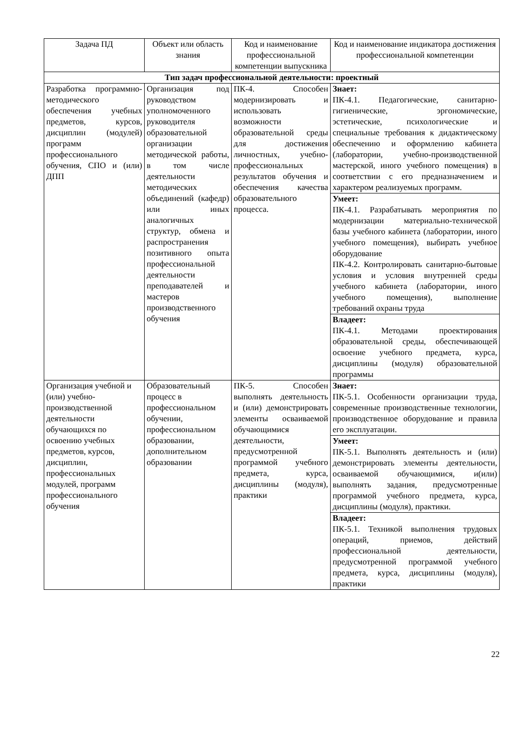| Задача ПД | Объект или область знания | Код и наименование профессиональной компетенции выпускника | Код и наименование индикатора достижения профессиональной компетенции |
| --- | --- | --- | --- |
| Тип задач профессиональной деятельности: проектный | | | |
| Разработка программно-методического обеспечения учебных предметов, курсов, дисциплин (модулей) программ профессионального обучения, СПО и (или) ДПП | Организация под руководством уполномоченного руководителя образовательной организации методической работы, в том числе деятельности методических объединений (кафедр) или иных аналогичных структур, обмена и распространения позитивного опыта профессиональной деятельности преподавателей и мастеров производственного обучения | ПК-4. Способен модернизировать и использовать возможности образовательной среды для достижения личностных, учебно-профессиональных результатов обучения и обеспечения качества образовательного процесса. | Знает: ПК-4.1. Педагогические, санитарно-гигиенические, эргономические, эстетические, психологические и специальные требования к дидактическому обеспечению и оформлению кабинета (лаборатории, учебно-производственной мастерской, иного учебного помещения) в соответствии с его предназначением и характером реализуемых программ. |
| | | | Умеет: ПК-4.1. Разрабатывать мероприятия по модернизации материально-технической базы учебного кабинета (лаборатории, иного учебного помещения), выбирать учебное оборудование ПК-4.2. Контролировать санитарно-бытовые условия и условия внутренней среды учебного кабинета (лаборатории, иного учебного помещения), выполнение требований охраны труда |
| | | | Владеет: ПК-4.1. Методами проектирования образовательной среды, обеспечивающей освоение учебного предмета, курса, дисциплины (модуля) образовательной программы |
| Организация учебной и (или) учебно-производственной деятельности обучающихся по освоению учебных предметов, курсов, дисциплин, профессиональных модулей, программ профессионального обучения | Образовательный процесс в профессиональном обучении, профессиональном образовании, дополнительном образовании | ПК-5. Способен выполнять деятельность и (или) демонстрировать элементы осваиваемой обучающимися деятельности, предусмотренной программой учебного предмета, курса, дисциплины (модуля), практики | Знает: ПК-5.1. Особенности организации труда, современные производственные технологии, производственное оборудование и правила его эксплуатации. |
| | | | Умеет: ПК-5.1. Выполнять деятельность и (или) демонстрировать элементы деятельности, осваиваемой обучающимися, и(или) выполнять задания, предусмотренные программой учебного предмета, курса, дисциплины (модуля), практики. |
| | | | Владеет: ПК-5.1. Техникой выполнения трудовых операций, приемов, действий профессиональной деятельности, предусмотренной программой учебного предмета, курса, дисциплины (модуля), практики |
22